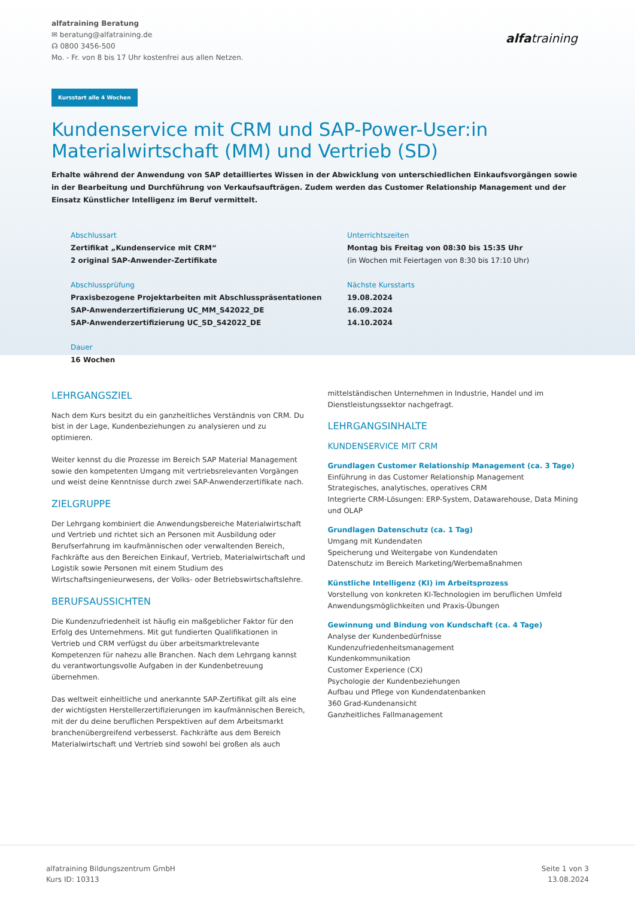alfatraining Beratung
✉ beratung@alfatraining.de
☊ 0800 3456-500
Mo. - Fr. von 8 bis 17 Uhr kostenfrei aus allen Netzen.
alfatraining
Kursstart alle 4 Wochen
Kundenservice mit CRM und SAP-Power-User:in Materialwirtschaft (MM) und Vertrieb (SD)
Erhalte während der Anwendung von SAP detailliertes Wissen in der Abwicklung von unterschiedlichen Einkaufsvorgängen sowie in der Bearbeitung und Durchführung von Verkaufsaufträgen. Zudem werden das Customer Relationship Management und der Einsatz Künstlicher Intelligenz im Beruf vermittelt.
Abschlussart
Zertifikat „Kundenservice mit CRM“
2 original SAP-Anwender-Zertifikate
Unterrichtszeiten
Montag bis Freitag von 08:30 bis 15:35 Uhr
(in Wochen mit Feiertagen von 8:30 bis 17:10 Uhr)
Abschlussprüfung
Praxisbezogene Projektarbeiten mit Abschlusspräsentationen
SAP-Anwenderzertifizierung UC_MM_S42022_DE
SAP-Anwenderzertifizierung UC_SD_S42022_DE
Nächste Kursstarts
19.08.2024
16.09.2024
14.10.2024
Dauer
16 Wochen
LEHRGANGSZIEL
Nach dem Kurs besitzt du ein ganzheitliches Verständnis von CRM. Du bist in der Lage, Kundenbeziehungen zu analysieren und zu optimieren.
Weiter kennst du die Prozesse im Bereich SAP Material Management sowie den kompetenten Umgang mit vertriebsrelevanten Vorgängen und weist deine Kenntnisse durch zwei SAP-Anwenderzertifikate nach.
ZIELGRUPPE
Der Lehrgang kombiniert die Anwendungsbereiche Materialwirtschaft und Vertrieb und richtet sich an Personen mit Ausbildung oder Berufserfahrung im kaufmännischen oder verwaltenden Bereich, Fachkräfte aus den Bereichen Einkauf, Vertrieb, Materialwirtschaft und Logistik sowie Personen mit einem Studium des Wirtschaftsingenieurwesens, der Volks- oder Betriebswirtschaftslehre.
BERUFSAUSSICHTEN
Die Kundenzufriedenheit ist häufig ein maßgeblicher Faktor für den Erfolg des Unternehmens. Mit gut fundierten Qualifikationen in Vertrieb und CRM verfügst du über arbeitsmarktrelevante Kompetenzen für nahezu alle Branchen. Nach dem Lehrgang kannst du verantwortungsvolle Aufgaben in der Kundenbetreuung übernehmen.
Das weltweit einheitliche und anerkannte SAP-Zertifikat gilt als eine der wichtigsten Herstellerzertifizierungen im kaufmännischen Bereich, mit der du deine beruflichen Perspektiven auf dem Arbeitsmarkt branchenübergreifend verbesserst. Fachkräfte aus dem Bereich Materialwirtschaft und Vertrieb sind sowohl bei großen als auch
mittelständischen Unternehmen in Industrie, Handel und im Dienstleistungssektor nachgefragt.
LEHRGANGSINHALTE
KUNDENSERVICE MIT CRM
Grundlagen Customer Relationship Management (ca. 3 Tage)
Einführung in das Customer Relationship Management
Strategisches, analytisches, operatives CRM
Integrierte CRM-Lösungen: ERP-System, Datawarehouse, Data Mining und OLAP
Grundlagen Datenschutz (ca. 1 Tag)
Umgang mit Kundendaten
Speicherung und Weitergabe von Kundendaten
Datenschutz im Bereich Marketing/Werbemaßnahmen
Künstliche Intelligenz (KI) im Arbeitsprozess
Vorstellung von konkreten KI-Technologien im beruflichen Umfeld
Anwendungsmöglichkeiten und Praxis-Übungen
Gewinnung und Bindung von Kundschaft (ca. 4 Tage)
Analyse der Kundenbedürfnisse
Kundenzufriedenheitsmanagement
Kundenkommunikation
Customer Experience (CX)
Psychologie der Kundenbeziehungen
Aufbau und Pflege von Kundendatenbanken
360 Grad-Kundenansicht
Ganzheitliches Fallmanagement
alfatraining Bildungszentrum GmbH
Kurs ID: 10313
Seite 1 von 3
13.08.2024